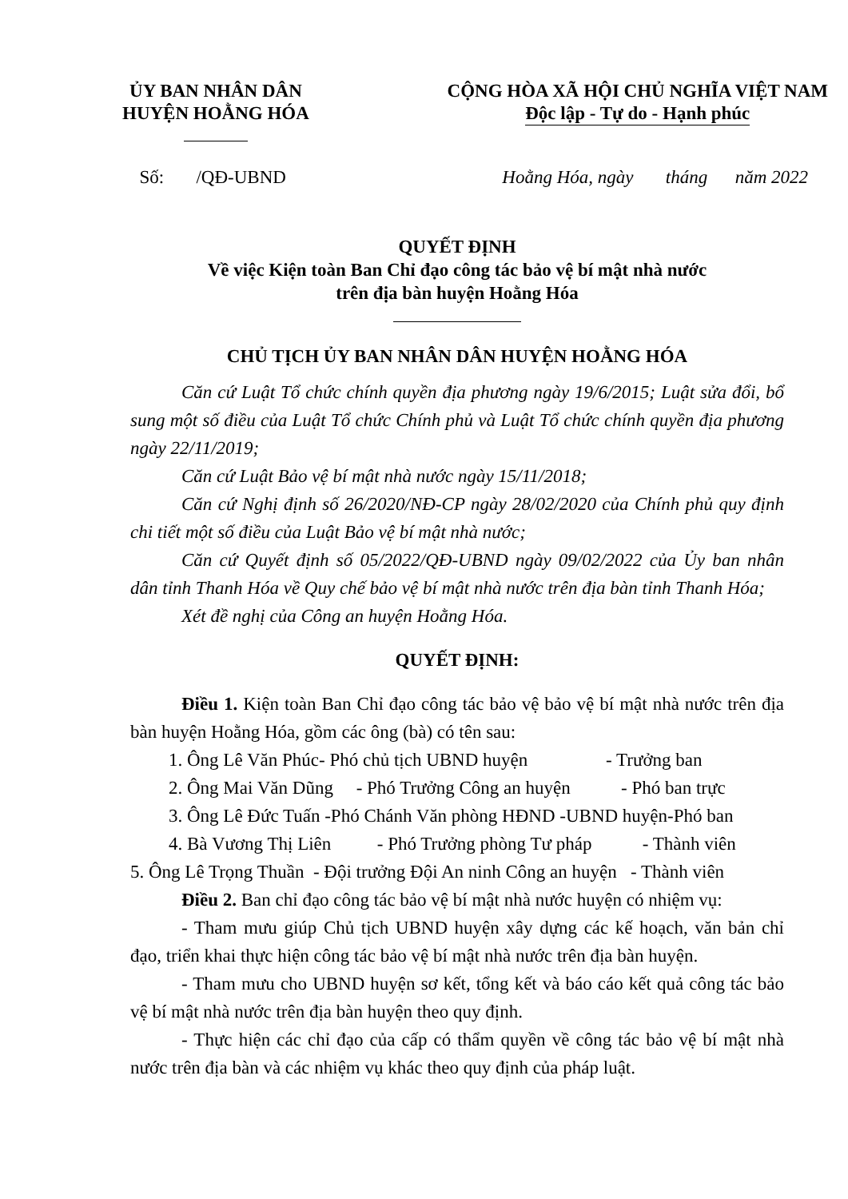ỦY BAN NHÂN DÂN
HUYỆN HOẰNG HÓA
CỘNG HÒA XÃ HỘI CHỦ NGHĨA VIỆT NAM
Độc lập - Tự do - Hạnh phúc
Số: /QĐ-UBND Hoằng Hóa, ngày tháng năm 2022
QUYẾT ĐỊNH
Về việc Kiện toàn Ban Chỉ đạo công tác bảo vệ bí mật nhà nước
trên địa bàn huyện Hoằng Hóa
CHỦ TỊCH ỦY BAN NHÂN DÂN HUYỆN HOẰNG HÓA
Căn cứ Luật Tổ chức chính quyền địa phương ngày 19/6/2015; Luật sửa đổi, bổ sung một số điều của Luật Tổ chức Chính phủ và Luật Tổ chức chính quyền địa phương ngày 22/11/2019;
Căn cứ Luật Bảo vệ bí mật nhà nước ngày 15/11/2018;
Căn cứ Nghị định số 26/2020/NĐ-CP ngày 28/02/2020 của Chính phủ quy định chi tiết một số điều của Luật Bảo vệ bí mật nhà nước;
Căn cứ Quyết định số 05/2022/QĐ-UBND ngày 09/02/2022 của Ủy ban nhân dân tỉnh Thanh Hóa về Quy chế bảo vệ bí mật nhà nước trên địa bàn tỉnh Thanh Hóa;
Xét đề nghị của Công an huyện Hoằng Hóa.
QUYẾT ĐỊNH:
Điều 1. Kiện toàn Ban Chỉ đạo công tác bảo vệ bảo vệ bí mật nhà nước trên địa bàn huyện Hoằng Hóa, gồm các ông (bà) có tên sau:
1. Ông Lê Văn Phúc- Phó chủ tịch UBND huyện - Trưởng ban
2. Ông Mai Văn Dũng - Phó Trưởng Công an huyện - Phó ban trực
3. Ông Lê Đức Tuấn -Phó Chánh Văn phòng HĐND -UBND huyện-Phó ban
4. Bà Vương Thị Liên - Phó Trưởng phòng Tư pháp - Thành viên
5. Ông Lê Trọng Thuần - Đội trưởng Đội An ninh Công an huyện - Thành viên
Điều 2. Ban chỉ đạo công tác bảo vệ bí mật nhà nước huyện có nhiệm vụ:
- Tham mưu giúp Chủ tịch UBND huyện xây dựng các kế hoạch, văn bản chỉ đạo, triển khai thực hiện công tác bảo vệ bí mật nhà nước trên địa bàn huyện.
- Tham mưu cho UBND huyện sơ kết, tổng kết và báo cáo kết quả công tác bảo vệ bí mật nhà nước trên địa bàn huyện theo quy định.
- Thực hiện các chỉ đạo của cấp có thẩm quyền về công tác bảo vệ bí mật nhà nước trên địa bàn và các nhiệm vụ khác theo quy định của pháp luật.